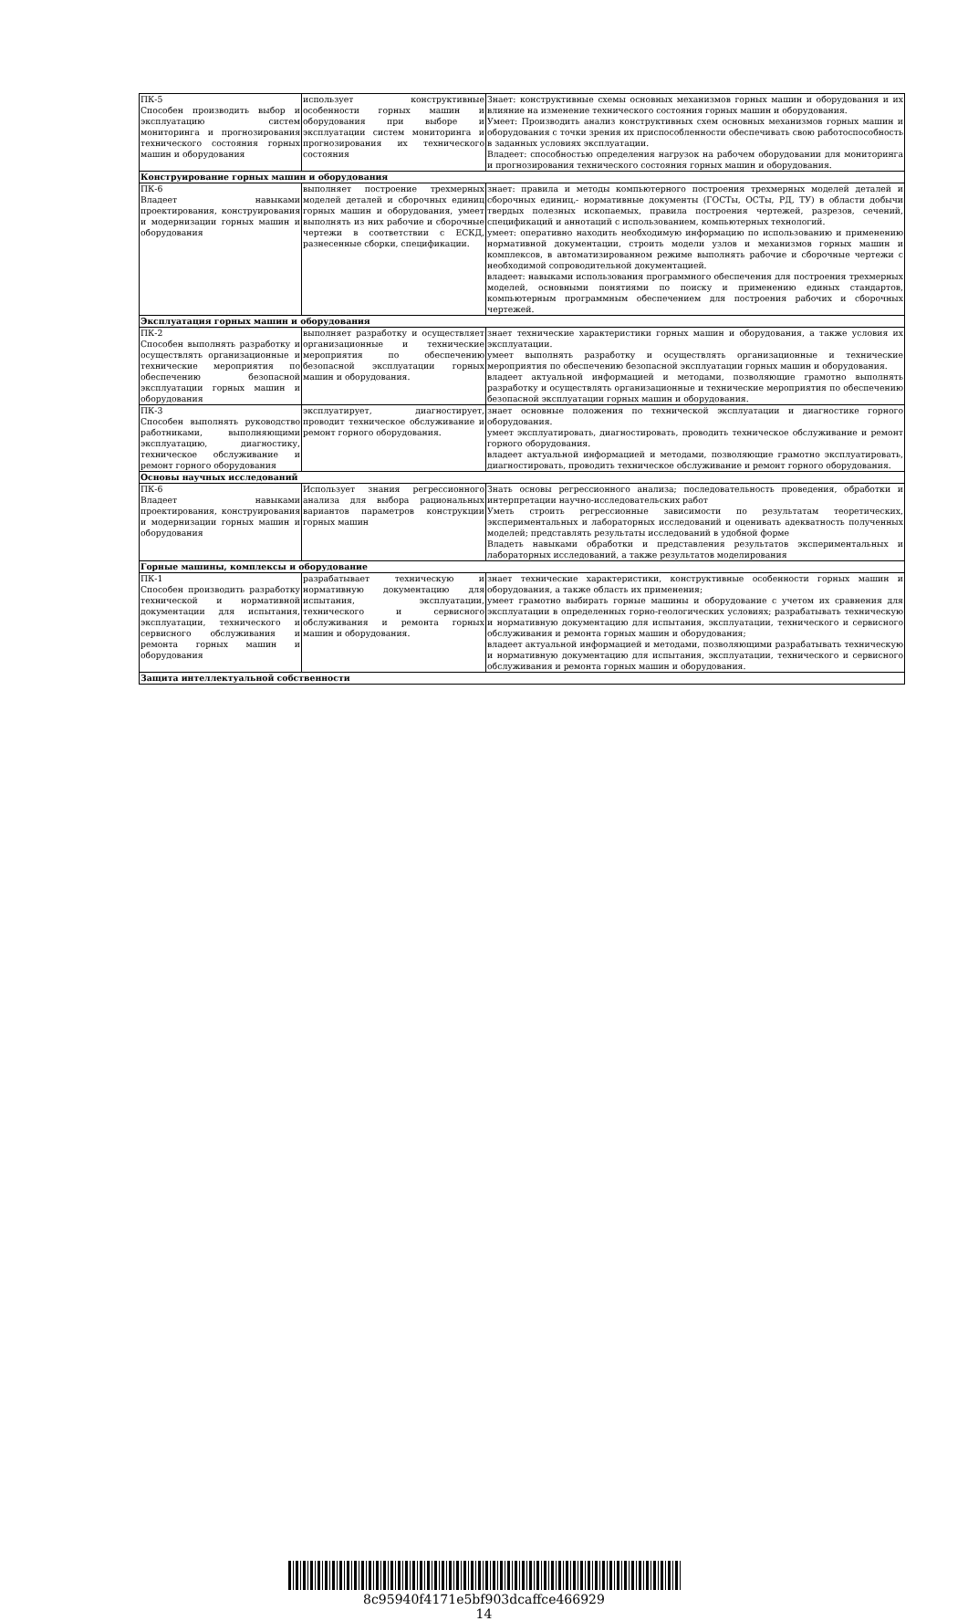| ПК-5 Способен производить выбор и эксплуатацию систем мониторинга и прогнозирования технического состояния горных машин и оборудования | использует конструктивные особенности горных машин и оборудования при выборе и эксплуатации систем мониторинга и прогнозирования их технического состояния | Знает: конструктивные схемы основных механизмов горных машин и оборудования и их влияние на изменение технического состояния горных машин и оборудования. Умеет: Производить анализ конструктивных схем основных механизмов горных машин и оборудования с точки зрения их приспособленности обеспечивать свою работоспособность в заданных условиях эксплуатации. Владеет: способностью определения нагрузок на рабочем оборудовании для мониторинга и прогнозирования технического состояния горных машин и оборудования. |
| Конструирование горных машин и оборудования | | |
| ПК-6 Владеет навыками проектирования, конструирования и модернизации горных машин и оборудования | выполняет построение трехмерных моделей деталей и сборочных единиц горных машин и оборудования, умеет выполнять из них рабочие и сборочные чертежи в соответствии с ЕСКД, разнесенные сборки, спецификации. | знает: правила и методы компьютерного построения трехмерных моделей деталей и сборочных единиц,- нормативные документы (ГОСТы, ОСТы, РД, ТУ) в области добычи твердых полезных ископаемых, правила построения чертежей, разрезов, сечений, спецификаций и аннотаций с использованием, компьютерных технологий. умеет: оперативно находить необходимую информацию по использованию и применению нормативной документации, строить модели узлов и механизмов горных машин и комплексов, в автоматизированном режиме выполнять рабочие и сборочные чертежи с необходимой сопроводительной документацией. владеет: навыками использования программного обеспечения для построения трехмерных моделей, основными понятиями по поиску и применению единых стандартов, компьютерным программным обеспечением для построения рабочих и сборочных чертежей. |
| Эксплуатация горных машин и оборудования | | |
| ПК-2 Способен выполнять разработку и осуществлять организационные и технические мероприятия по обеспечению безопасной эксплуатации горных машин и оборудования | выполняет разработку и осуществляет организационные и технические мероприятия по обеспечению безопасной эксплуатации горных машин и оборудования. | знает технические характеристики горных машин и оборудования, а также условия их эксплуатации. умеет выполнять разработку и осуществлять организационные и технические мероприятия по обеспечению безопасной эксплуатации горных машин и оборудования. владеет актуальной информацией и методами, позволяющие грамотно выполнять разработку и осуществлять организационные и технические мероприятия по обеспечению безопасной эксплуатации горных машин и оборудования. |
| ПК-3 Способен выполнять руководство работниками, выполняющими эксплуатацию, диагностику, техническое обслуживание и ремонт горного оборудования | эксплуатирует, диагностирует, проводит техническое обслуживание и ремонт горного оборудования. | знает основные положения по технической эксплуатации и диагностике горного оборудования. умеет эксплуатировать, диагностировать, проводить техническое обслуживание и ремонт горного оборудования. владеет актуальной информацией и методами, позволяющие грамотно эксплуатировать, диагностировать, проводить техническое обслуживание и ремонт горного оборудования. |
| Основы научных исследований | | |
| ПК-6 Владеет навыками проектирования, конструирования и модернизации горных машин и оборудования | Использует знания регрессионного анализа для выбора рациональных вариантов параметров конструкции горных машин | Знать основы регрессионного анализа; последовательность проведения, обработки и интерпретации научно-исследовательских работ Уметь строить регрессионные зависимости по результатам теоретических, экспериментальных и лабораторных исследований и оценивать адекватность полученных моделей; представлять результаты исследований в удобной форме Владеть навыками обработки и представления результатов экспериментальных и лабораторных исследований, а также результатов моделирования |
| Горные машины, комплексы и оборудование | | |
| ПК-1 Способен производить разработку технической и нормативной документации для испытания, эксплуатации, технического и сервисного обслуживания и ремонта горных машин и оборудования | разрабатывает техническую и нормативную документацию для испытания, эксплуатации, технического и сервисного обслуживания и ремонта горных машин и оборудования. | знает технические характеристики, конструктивные особенности горных машин и оборудования, а также область их применения; умеет грамотно выбирать горные машины и оборудование с учетом их сравнения для эксплуатации в определенных горно-геологических условиях; разрабатывать техническую и нормативную документацию для испытания, эксплуатации, технического и сервисного обслуживания и ремонта горных машин и оборудования; владеет актуальной информацией и методами, позволяющими разрабатывать техническую и нормативную документацию для испытания, эксплуатации, технического и сервисного обслуживания и ремонта горных машин и оборудования. |
| Защита интеллектуальной собственности | | |
8c95940f4171e5bf903dcaffce466929
14